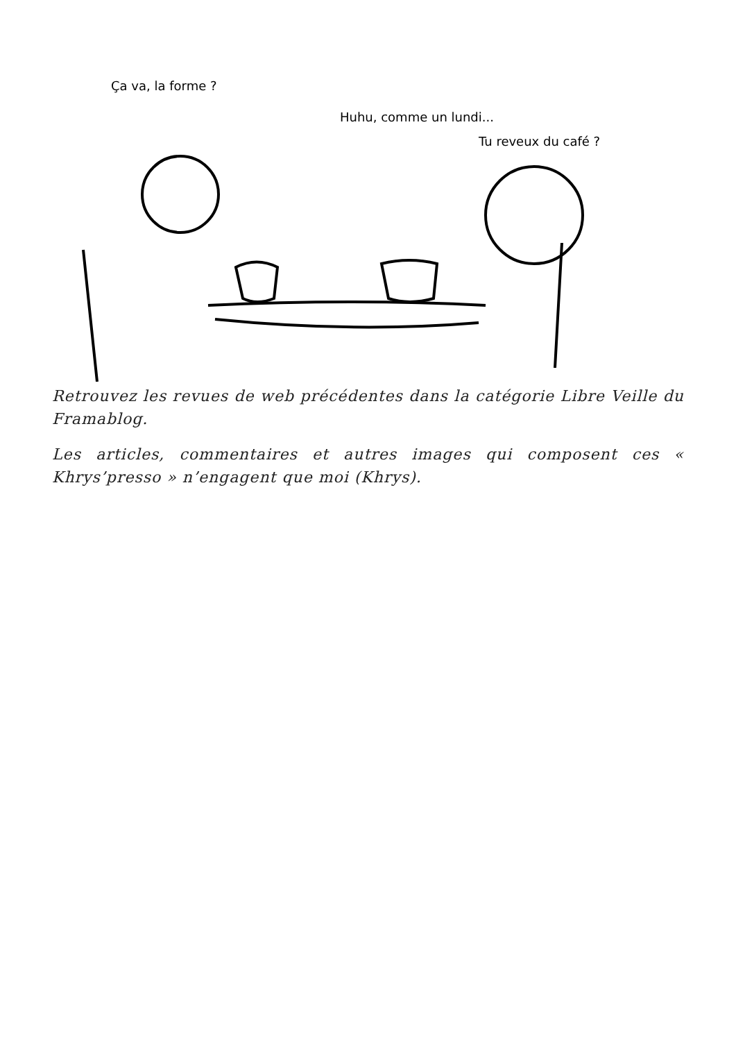Ça va, la forme ?
Huhu, comme un lundi...
Tu reveux du café ?
Retrouvez les revues de web précédentes dans la catégorie Libre Veille du Framablog.
Les articles, commentaires et autres images qui composent ces « Khrys’presso » n’engagent que moi (Khrys).